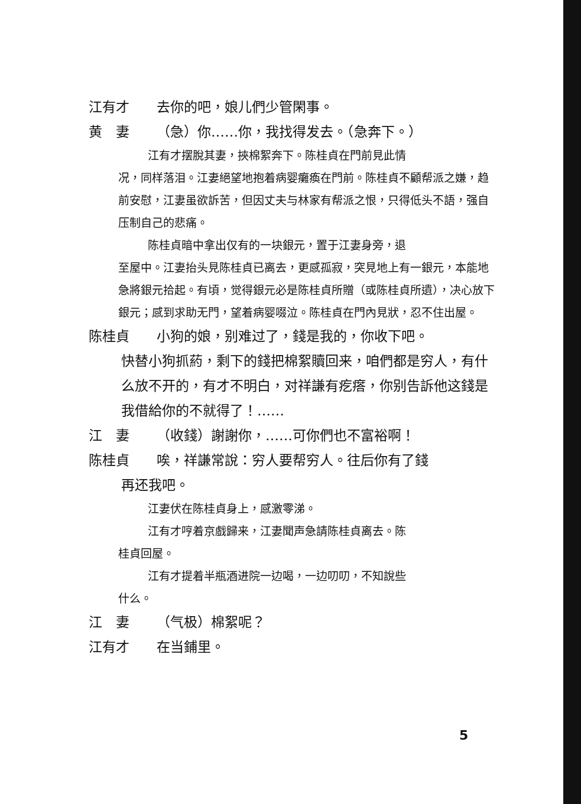江有才 去你的吧，娘儿們少管閑事。
黄　妻 （急）你……你，我找得发去。（急奔下。）
江有才摆脫其妻，挾棉絮奔下。陈桂貞在門前見此情
况，同样落泪。江妻絕望地抱着病婴癱瘓在門前。陈桂貞不顧帮派之嫌，趋前安慰，江妻虽欲訴苦，但因丈夫与林家有帮派之恨，只得低头不語，强自压制自己的悲痛。
陈桂貞暗中拿出仅有的一块銀元，置于江妻身旁，退
至屋中。江妻抬头見陈桂貞已离去，更感孤寂，突見地上有一銀元，本能地急將銀元拾起。有頃，觉得銀元必是陈桂貞所贈（或陈桂貞所遺），决心放下銀元；感到求助无門，望着病婴啜泣。陈桂貞在門內見狀，忍不住出屋。
陈桂貞 小狗的娘，别难过了，錢是我的，你收下吧。
快替小狗抓葯，剩下的錢把棉絮贖回来，咱們都是穷人，有什么放不开的，有才不明白，对祥謙有疙瘩，你别告訴他这錢是我借給你的不就得了！……
江　妻 （收錢）謝謝你，……可你們也不富裕啊！
陈桂貞 唉，祥謙常說：穷人要帮穷人。往后你有了錢
再还我吧。
江妻伏在陈桂貞身上，感激零涕。
江有才哼着京戲歸来，江妻聞声急請陈桂貞离去。陈
桂貞回屋。
江有才提着半瓶酒进院一边喝，一边叨叨，不知說些
什么。
江　妻 （气极）棉絮呢？
江有才 在当鋪里。
5